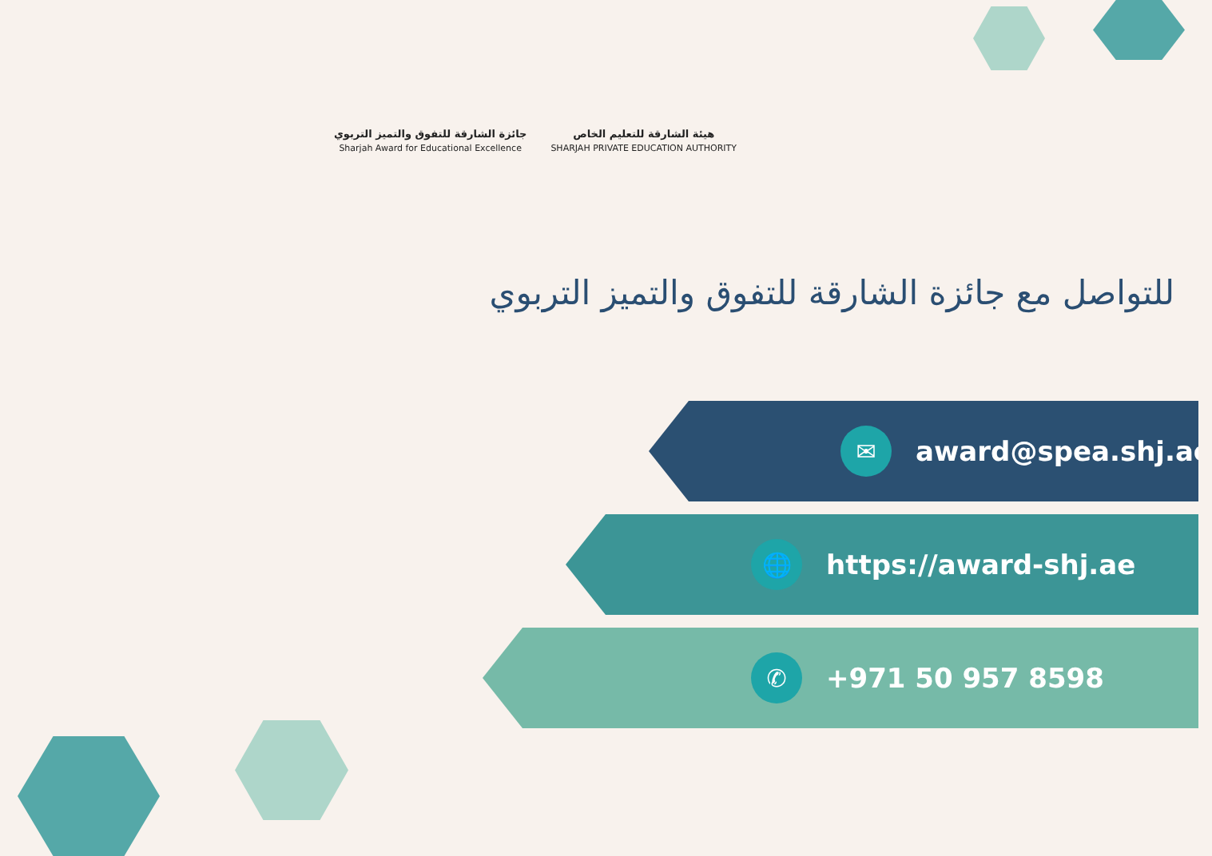جائزة الشارقة للتفوق والتميز التربوي
Sharjah Award for Educational Excellence
هيئة الشارقة للتعليم الخاص
SHARJAH PRIVATE EDUCATION AUTHORITY
للتواصل مع جائزة الشارقة للتفوق والتميز التربوي
✉
award@spea.shj.ae
🌐
https://award-shj.ae
✆
+971 50 957 8598